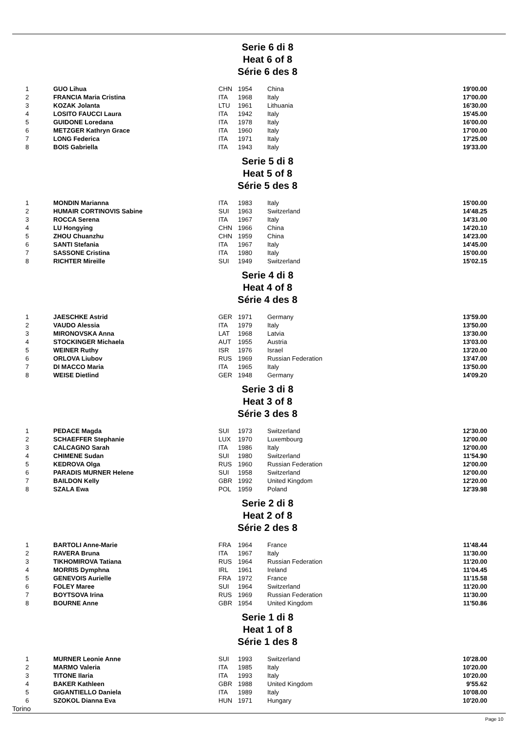Serie 6 di 8
Heat 6 of 8
Série 6 des 8
| 1 | GUO Lihua | CHN | 1954 | China | 19'00.00 |
| 2 | FRANCIA Maria Cristina | ITA | 1968 | Italy | 17'00.00 |
| 3 | KOZAK Jolanta | LTU | 1961 | Lithuania | 16'30.00 |
| 4 | LOSITO FAUCCI Laura | ITA | 1942 | Italy | 15'45.00 |
| 5 | GUIDONE Loredana | ITA | 1978 | Italy | 16'00.00 |
| 6 | METZGER Kathryn Grace | ITA | 1960 | Italy | 17'00.00 |
| 7 | LONG Federica | ITA | 1971 | Italy | 17'25.00 |
| 8 | BOIS Gabriella | ITA | 1943 | Italy | 19'33.00 |
Serie 5 di 8
Heat 5 of 8
Série 5 des 8
| 1 | MONDIN Marianna | ITA | 1983 | Italy | 15'00.00 |
| 2 | HUMAIR CORTINOVIS Sabine | SUI | 1963 | Switzerland | 14'48.25 |
| 3 | ROCCA Serena | ITA | 1967 | Italy | 14'31.00 |
| 4 | LU Hongying | CHN | 1966 | China | 14'20.10 |
| 5 | ZHOU Chuanzhu | CHN | 1959 | China | 14'23.00 |
| 6 | SANTI Stefania | ITA | 1967 | Italy | 14'45.00 |
| 7 | SASSONE Cristina | ITA | 1980 | Italy | 15'00.00 |
| 8 | RICHTER Mireille | SUI | 1949 | Switzerland | 15'02.15 |
Serie 4 di 8
Heat 4 of 8
Série 4 des 8
| 1 | JAESCHKE Astrid | GER | 1971 | Germany | 13'59.00 |
| 2 | VAUDO Alessia | ITA | 1979 | Italy | 13'50.00 |
| 3 | MIRONOVSKA Anna | LAT | 1968 | Latvia | 13'30.00 |
| 4 | STOCKINGER Michaela | AUT | 1955 | Austria | 13'03.00 |
| 5 | WEINER Ruthy | ISR | 1976 | Israel | 13'20.00 |
| 6 | ORLOVA Liubov | RUS | 1969 | Russian Federation | 13'47.00 |
| 7 | DI MACCO Maria | ITA | 1965 | Italy | 13'50.00 |
| 8 | WEISE Dietlind | GER | 1948 | Germany | 14'09.20 |
Serie 3 di 8
Heat 3 of 8
Série 3 des 8
| 1 | PEDACE Magda | SUI | 1973 | Switzerland | 12'30.00 |
| 2 | SCHAEFFER Stephanie | LUX | 1970 | Luxembourg | 12'00.00 |
| 3 | CALCAGNO Sarah | ITA | 1986 | Italy | 12'00.00 |
| 4 | CHIMENE Sudan | SUI | 1980 | Switzerland | 11'54.90 |
| 5 | KEDROVA Olga | RUS | 1960 | Russian Federation | 12'00.00 |
| 6 | PARADIS MURNER Helene | SUI | 1958 | Switzerland | 12'00.00 |
| 7 | BAILDON Kelly | GBR | 1992 | United Kingdom | 12'20.00 |
| 8 | SZALA Ewa | POL | 1959 | Poland | 12'39.98 |
Serie 2 di 8
Heat 2 of 8
Série 2 des 8
| 1 | BARTOLI Anne-Marie | FRA | 1964 | France | 11'48.44 |
| 2 | RAVERA Bruna | ITA | 1967 | Italy | 11'30.00 |
| 3 | TIKHOMIROVA Tatiana | RUS | 1964 | Russian Federation | 11'20.00 |
| 4 | MORRIS Dymphna | IRL | 1961 | Ireland | 11'04.45 |
| 5 | GENEVOIS Aurielle | FRA | 1972 | France | 11'15.58 |
| 6 | FOLEY Maree | SUI | 1964 | Switzerland | 11'20.00 |
| 7 | BOYTSOVA Irina | RUS | 1969 | Russian Federation | 11'30.00 |
| 8 | BOURNE Anne | GBR | 1954 | United Kingdom | 11'50.86 |
Serie 1 di 8
Heat 1 of 8
Série 1 des 8
| 1 | MURNER Leonie Anne | SUI | 1993 | Switzerland | 10'28.00 |
| 2 | MARMO Valeria | ITA | 1985 | Italy | 10'20.00 |
| 3 | TITONE Ilaria | ITA | 1993 | Italy | 10'20.00 |
| 4 | BAKER Kathleen | GBR | 1988 | United Kingdom | 9'55.62 |
| 5 | GIGANTIELLO Daniela | ITA | 1989 | Italy | 10'08.00 |
| 6 | SZOKOL Dianna Eva | HUN | 1971 | Hungary | 10'20.00 |
Torino
Page 10